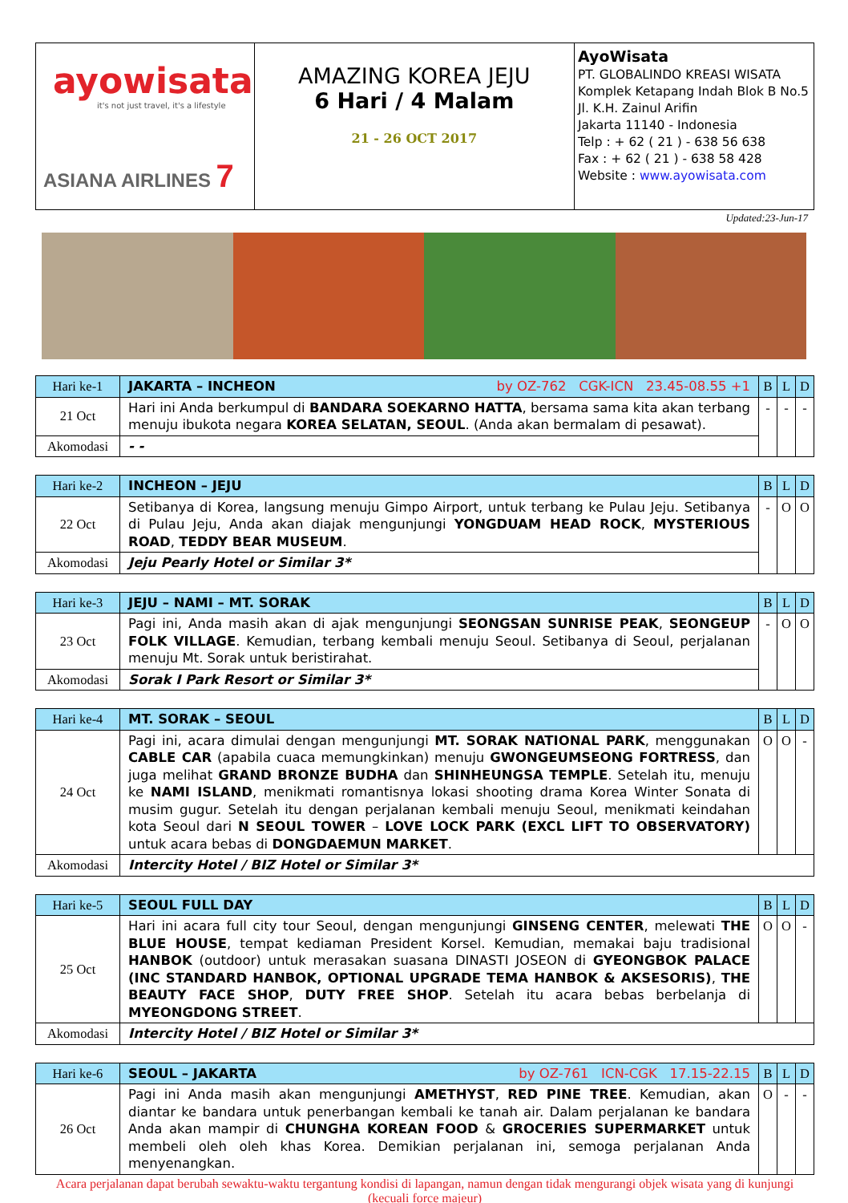| ayowisata it's not just travel, it's a lifestyle ASIANA AIRLINES 7 | AMAZING KOREA JEJU 6 Hari / 4 Malam 21 - 26 OCT 2017 | AyoWisata PT. GLOBALINDO KREASI WISATA Komplek Ketapang Indah Blok B No.5 Jl. K.H. Zainul Arifin Jakarta 11140 - Indonesia Telp : + 62 ( 21 ) - 638 56 638 Fax : + 62 ( 21 ) - 638 58 428 Website : www.ayowisata.com |
Updated:23-Jun-17
| Hari ke-1 | JAKARTA – INCHEON by OZ-762 CGK-ICN 23.45-08.55 +1 | B | L | D |
| 21 Oct | Hari ini Anda berkumpul di BANDARA SOEKARNO HATTA , bersama sama kita akan terbang menuju ibukota negara KOREA SELATAN, SEOUL . (Anda akan bermalam di pesawat). | - | - | - |
| Akomodasi | - - | | | |
| Hari ke-2 | INCHEON – JEJU | B | L | D |
| 22 Oct | Setibanya di Korea, langsung menuju Gimpo Airport, untuk terbang ke Pulau Jeju. Setibanya di Pulau Jeju, Anda akan diajak mengunjungi YONGDUAM HEAD ROCK , MYSTERIOUS ROAD , TEDDY BEAR MUSEUM . | - | O | O |
| Akomodasi | Jeju Pearly Hotel or Similar 3* | | | |
| Hari ke-3 | JEJU – NAMI – MT. SORAK | B | L | D |
| 23 Oct | Pagi ini, Anda masih akan di ajak mengunjungi SEONGSAN SUNRISE PEAK , SEONGEUP FOLK VILLAGE . Kemudian, terbang kembali menuju Seoul. Setibanya di Seoul, perjalanan menuju Mt. Sorak untuk beristirahat. | - | O | O |
| Akomodasi | Sorak I Park Resort or Similar 3* | | | |
| Hari ke-4 | MT. SORAK – SEOUL | B | L | D |
| 24 Oct | Pagi ini, acara dimulai dengan mengunjungi MT. SORAK NATIONAL PARK , menggunakan CABLE CAR (apabila cuaca memungkinkan) menuju GWONGEUMSEONG FORTRESS , dan juga melihat GRAND BRONZE BUDHA dan SHINHEUNGSA TEMPLE . Setelah itu, menuju ke NAMI ISLAND , menikmati romantisnya lokasi shooting drama Korea Winter Sonata di musim gugur. Setelah itu dengan perjalanan kembali menuju Seoul, menikmati keindahan kota Seoul dari N SEOUL TOWER – LOVE LOCK PARK (EXCL LIFT TO OBSERVATORY) untuk acara bebas di DONGDAEMUN MARKET . | O | O | - |
| Akomodasi | Intercity Hotel / BIZ Hotel or Similar 3* | | | |
| Hari ke-5 | SEOUL FULL DAY | B | L | D |
| 25 Oct | Hari ini acara full city tour Seoul, dengan mengunjungi GINSENG CENTER , melewati THE BLUE HOUSE , tempat kediaman President Korsel. Kemudian, memakai baju tradisional HANBOK (outdoor) untuk merasakan suasana DINASTI JOSEON di GYEONGBOK PALACE (INC STANDARD HANBOK, OPTIONAL UPGRADE TEMA HANBOK & AKSESORIS) , THE BEAUTY FACE SHOP , DUTY FREE SHOP . Setelah itu acara bebas berbelanja di MYEONGDONG STREET . | O | O | - |
| Akomodasi | Intercity Hotel / BIZ Hotel or Similar 3* | | | |
| Hari ke-6 | SEOUL – JAKARTA by OZ-761 ICN-CGK 17.15-22.15 | B | L | D |
| 26 Oct | Pagi ini Anda masih akan mengunjungi AMETHYST , RED PINE TREE . Kemudian, akan diantar ke bandara untuk penerbangan kembali ke tanah air. Dalam perjalanan ke bandara Anda akan mampir di CHUNGHA KOREAN FOOD & GROCERIES SUPERMARKET untuk membeli oleh oleh khas Korea. Demikian perjalanan ini, semoga perjalanan Anda menyenangkan. | O | - | - |
Acara perjalanan dapat berubah sewaktu-waktu tergantung kondisi di lapangan, namun dengan tidak mengurangi objek wisata yang di kunjungi (kecuali force majeur)